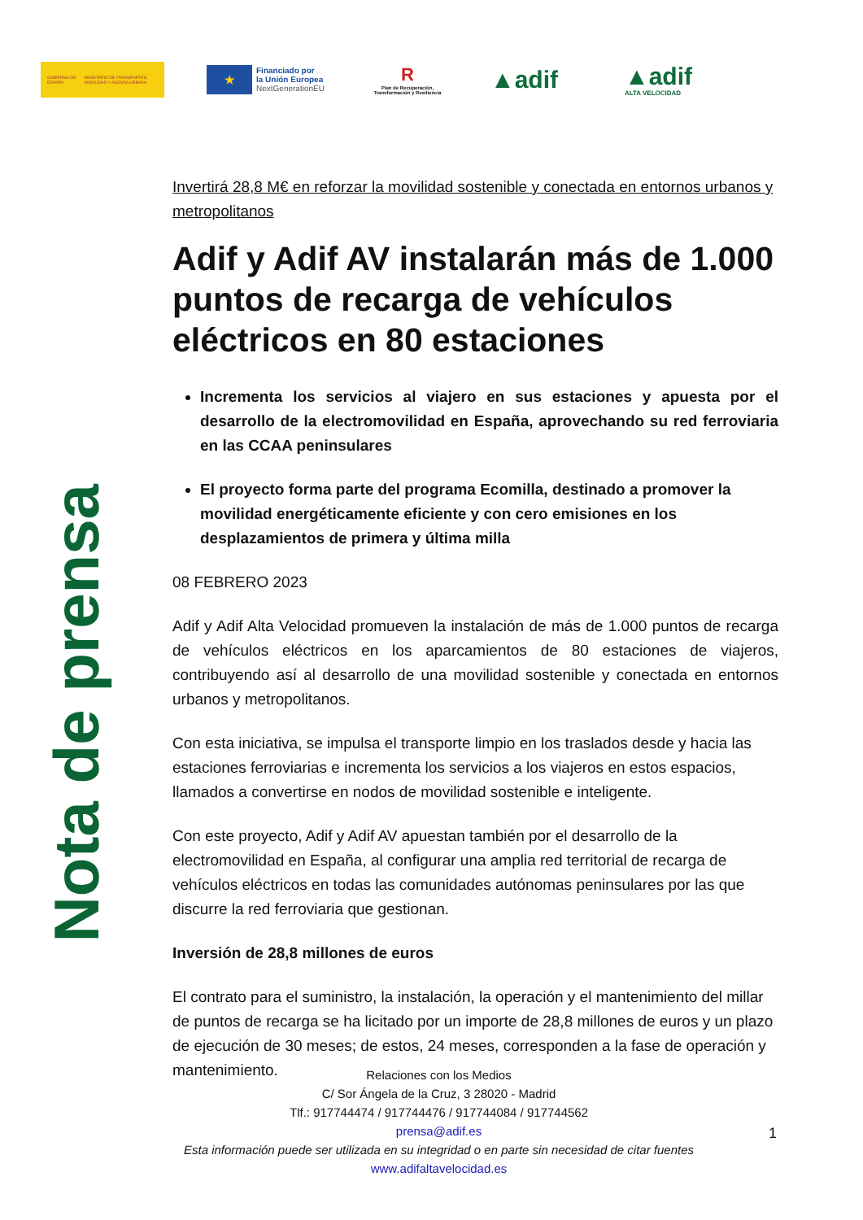GOBIERNO DE ESPAÑA MINISTERIO DE TRANSPORTES, MOVILIDAD Y AGENDA URBANA
★
Financiado por
la Unión Europea
NextGenerationEU
R
Plan de Recuperación, Transformación y Resiliencia
▲adif
▲adif
ALTA VELOCIDAD
Nota de prensa
Invertirá 28,8 M€ en reforzar la movilidad sostenible y conectada en entornos urbanos y metropolitanos
Adif y Adif AV instalarán más de 1.000 puntos de recarga de vehículos eléctricos en 80 estaciones
Incrementa los servicios al viajero en sus estaciones y apuesta por el desarrollo de la electromovilidad en España, aprovechando su red ferroviaria en las CCAA peninsulares
El proyecto forma parte del programa Ecomilla, destinado a promover la movilidad energéticamente eficiente y con cero emisiones en los desplazamientos de primera y última milla
08 FEBRERO 2023
Adif y Adif Alta Velocidad promueven la instalación de más de 1.000 puntos de recarga de vehículos eléctricos en los aparcamientos de 80 estaciones de viajeros, contribuyendo así al desarrollo de una movilidad sostenible y conectada en entornos urbanos y metropolitanos.
Con esta iniciativa, se impulsa el transporte limpio en los traslados desde y hacia las estaciones ferroviarias e incrementa los servicios a los viajeros en estos espacios, llamados a convertirse en nodos de movilidad sostenible e inteligente.
Con este proyecto, Adif y Adif AV apuestan también por el desarrollo de la electromovilidad en España, al configurar una amplia red territorial de recarga de vehículos eléctricos en todas las comunidades autónomas peninsulares por las que discurre la red ferroviaria que gestionan.
Inversión de 28,8 millones de euros
El contrato para el suministro, la instalación, la operación y el mantenimiento del millar de puntos de recarga se ha licitado por un importe de 28,8 millones de euros y un plazo de ejecución de 30 meses; de estos, 24 meses, corresponden a la fase de operación y mantenimiento.
Relaciones con los Medios
C/ Sor Ángela de la Cruz, 3 28020 - Madrid
Tlf.: 917744474 / 917744476 / 917744084 / 917744562
prensa@adif.es
Esta información puede ser utilizada en su integridad o en parte sin necesidad de citar fuentes
www.adifaltavelocidad.es
1